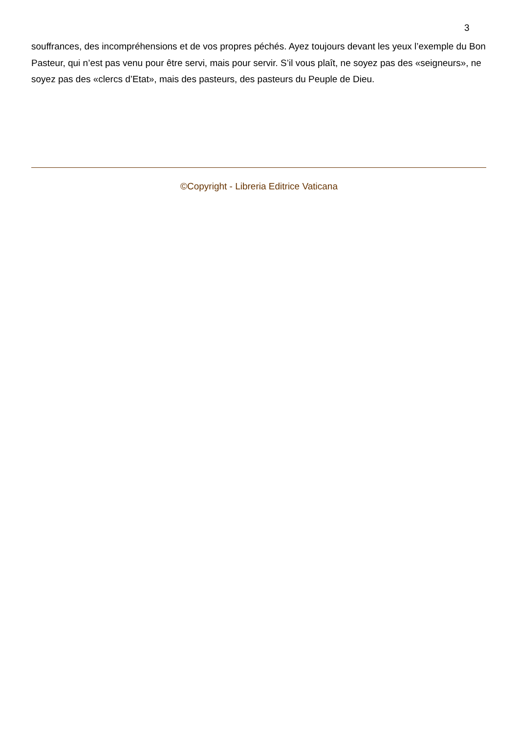3
souffrances, des incompréhensions et de vos propres péchés. Ayez toujours devant les yeux l’exemple du Bon Pasteur, qui n’est pas venu pour être servi, mais pour servir. S’il vous plaît, ne soyez pas des «seigneurs», ne soyez pas des «clercs d’Etat», mais des pasteurs, des pasteurs du Peuple de Dieu.
©Copyright - Libreria Editrice Vaticana